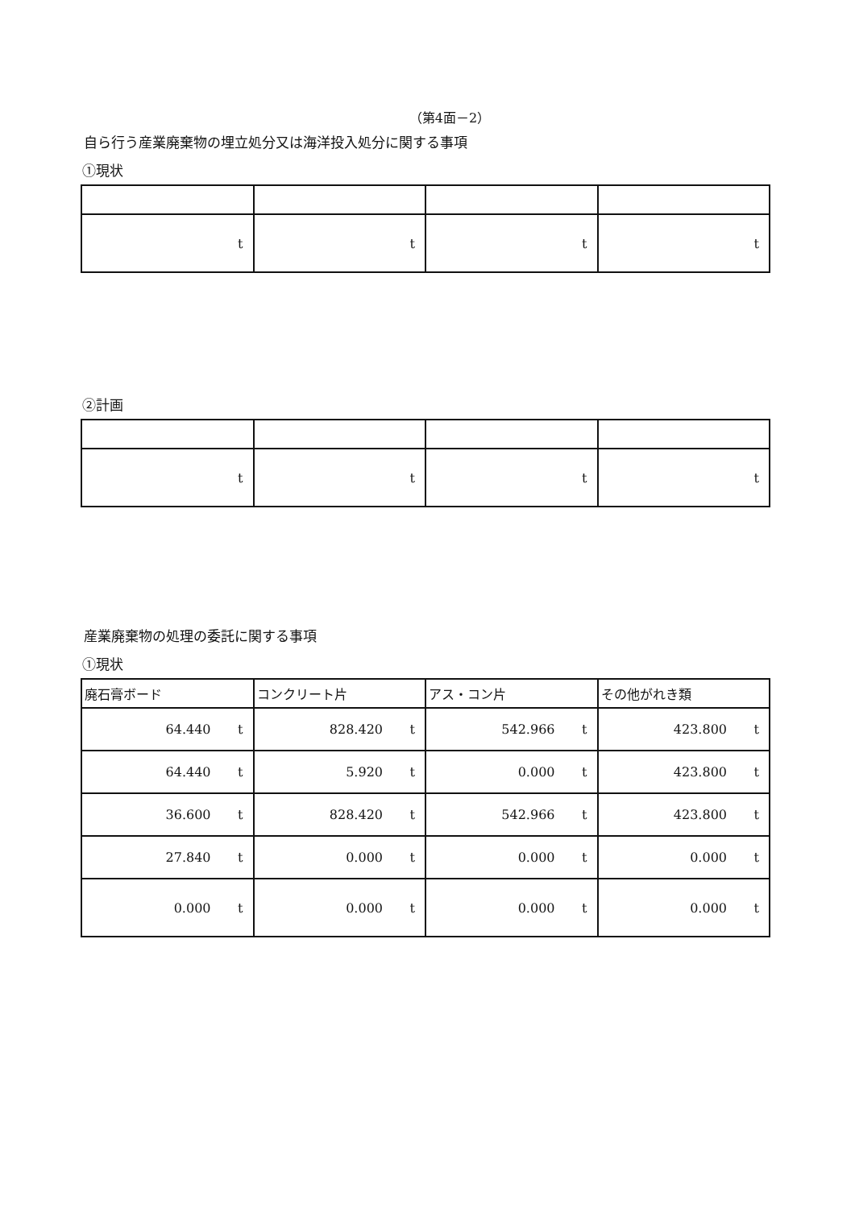（第4面－2）
自ら行う産業廃棄物の埋立処分又は海洋投入処分に関する事項
①現状
| t | t | t | t |
②計画
| t | t | t | t |
産業廃棄物の処理の委託に関する事項
①現状
| 廃石膏ボード | コンクリート片 | アス・コン片 | その他がれき類 |
| 64.440 t | 828.420 t | 542.966 t | 423.800 t |
| 64.440 t | 5.920 t | 0.000 t | 423.800 t |
| 36.600 t | 828.420 t | 542.966 t | 423.800 t |
| 27.840 t | 0.000 t | 0.000 t | 0.000 t |
| 0.000 t | 0.000 t | 0.000 t | 0.000 t |